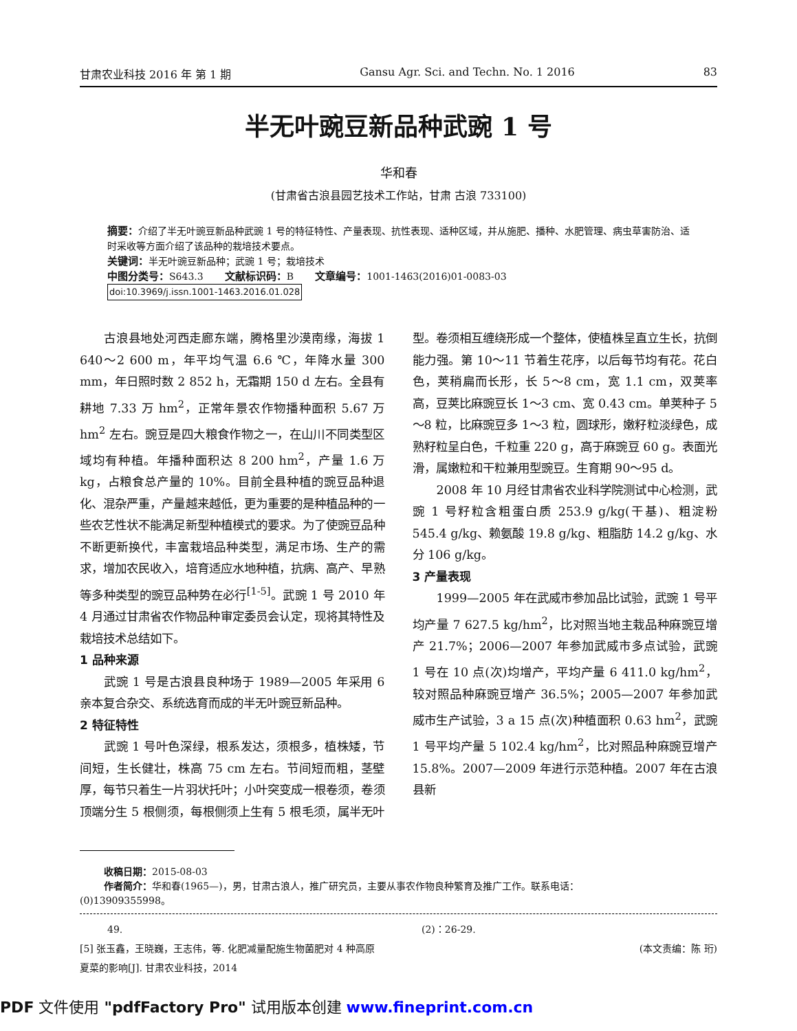甘肃农业科技 2016 年 第 1 期 Gansu Agr. Sci. and Techn. No. 1 2016 83
半无叶豌豆新品种武豌 1 号
华和春
(甘肃省古浪县园艺技术工作站，甘肃 古浪 733100)
摘要：介绍了半无叶豌豆新品种武豌 1 号的特征特性、产量表现、抗性表现、适种区域，并从施肥、播种、水肥管理、病虫草害防治、适时采收等方面介绍了该品种的栽培技术要点。
关键词：半无叶豌豆新品种；武豌 1 号；栽培技术
中图分类号：S643.3 文献标识码：B 文章编号：1001-1463(2016)01-0083-03
doi:10.3969/j.issn.1001-1463.2016.01.028
古浪县地处河西走廊东端，腾格里沙漠南缘，海拔 1 640～2 600 m，年平均气温 6.6 ℃，年降水量 300 mm，年日照时数 2 852 h，无霜期 150 d 左右。全县有耕地 7.33 万 hm<sup>2</sup>，正常年景农作物播种面积 5.67 万 hm<sup>2</sup> 左右。豌豆是四大粮食作物之一，在山川不同类型区域均有种植。年播种面积达 8 200 hm<sup>2</sup>，产量 1.6 万 kg，占粮食总产量的 10%。目前全县种植的豌豆品种退化、混杂严重，产量越来越低，更为重要的是种植品种的一些农艺性状不能满足新型种植模式的要求。为了使豌豆品种不断更新换代，丰富栽培品种类型，满足市场、生产的需求，增加农民收入，培育适应水地种植，抗病、高产、早熟等多种类型的豌豆品种势在必行<sup>[1-5]</sup>。武豌 1 号 2010 年 4 月通过甘肃省农作物品种审定委员会认定，现将其特性及栽培技术总结如下。
1 品种来源
武豌 1 号是古浪县良种场于 1989—2005 年采用 6 亲本复合杂交、系统选育而成的半无叶豌豆新品种。
2 特征特性
武豌 1 号叶色深绿，根系发达，须根多，植株矮，节间短，生长健壮，株高 75 cm 左右。节间短而粗，茎壁厚，每节只着生一片羽状托叶；小叶突变成一根卷须，卷须顶端分生 5 根侧须，每根侧须上生有 5 根毛须，属半无叶型。卷须相互缠绕形成一个整体，使植株呈直立生长，抗倒能力强。第 10～11 节着生花序，以后每节均有花。花白色，荚稍扁而长形，长 5～8 cm，宽 1.1 cm，双荚率高，豆荚比麻豌豆长 1～3 cm、宽 0.43 cm。单荚种子 5～8 粒，比麻豌豆多 1～3 粒，圆球形，嫩籽粒淡绿色，成熟籽粒呈白色，千粒重 220 g，高于麻豌豆 60 g。表面光滑，属嫩粒和干粒兼用型豌豆。生育期 90～95 d。
2008 年 10 月经甘肃省农业科学院测试中心检测，武豌 1 号籽粒含粗蛋白质 253.9 g/kg(干基)、粗淀粉 545.4 g/kg、赖氨酸 19.8 g/kg、粗脂肪 14.2 g/kg、水分 106 g/kg。
3 产量表现
1999—2005 年在武威市参加品比试验，武豌 1 号平均产量 7 627.5 kg/hm<sup>2</sup>，比对照当地主栽品种麻豌豆增产 21.7%；2006—2007 年参加武威市多点试验，武豌 1 号在 10 点(次)均增产，平均产量 6 411.0 kg/hm<sup>2</sup>，较对照品种麻豌豆增产 36.5%；2005—2007 年参加武威市生产试验，3 a 15 点(次)种植面积 0.63 hm<sup>2</sup>，武豌 1 号平均产量 5 102.4 kg/hm<sup>2</sup>，比对照品种麻豌豆增产 15.8%。2007—2009 年进行示范种植。2007 年在古浪县新
收稿日期：2015-08-03
作者简介：华和春(1965—)，男，甘肃古浪人，推广研究员，主要从事农作物良种繁育及推广工作。联系电话：
(0)13909355998。
49.
[5] 张玉鑫，王晓巍，王志伟，等. 化肥减量配施生物菌肥对 4 种高原夏菜的影响[J]. 甘肃农业科技，2014
(2)：26-29.
(本文责编：陈 珩)
PDF 文件使用 "pdfFactory Pro" 试用版本创建 www.fineprint.com.cn